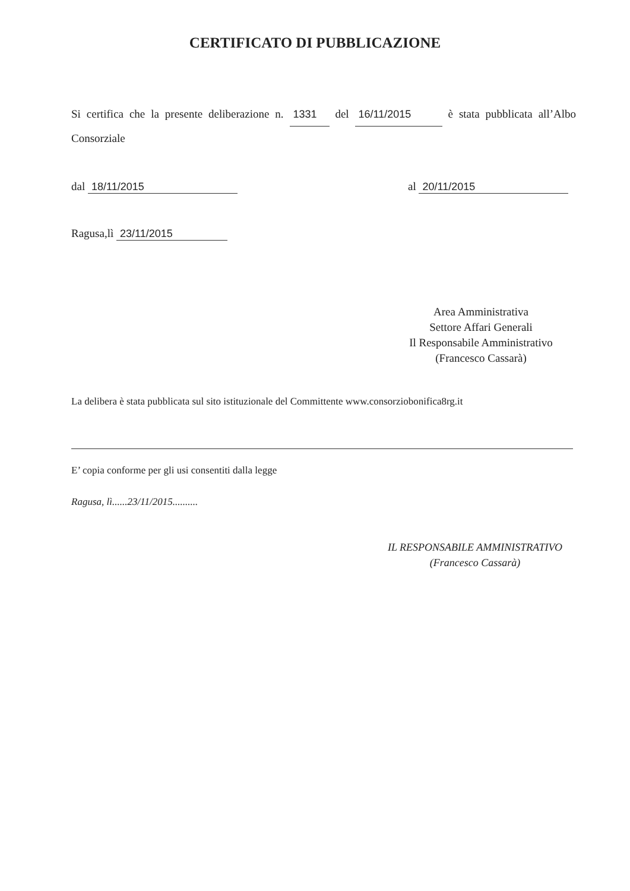CERTIFICATO DI PUBBLICAZIONE
Si certifica che la presente deliberazione n. 1331 del 16/11/2015 è stata pubblicata all’Albo Consorziale
dal 18/11/2015 al 20/11/2015
Ragusa,lì 23/11/2015
Area Amministrativa
Settore Affari Generali
Il Responsabile Amministrativo
(Francesco Cassarà)
La delibera è stata pubblicata sul sito istituzionale del Committente www.consorziobonifica8rg.it
E’ copia conforme per gli usi consentiti dalla legge
Ragusa, lì......23/11/2015..........
IL RESPONSABILE AMMINISTRATIVO
(Francesco Cassarà)